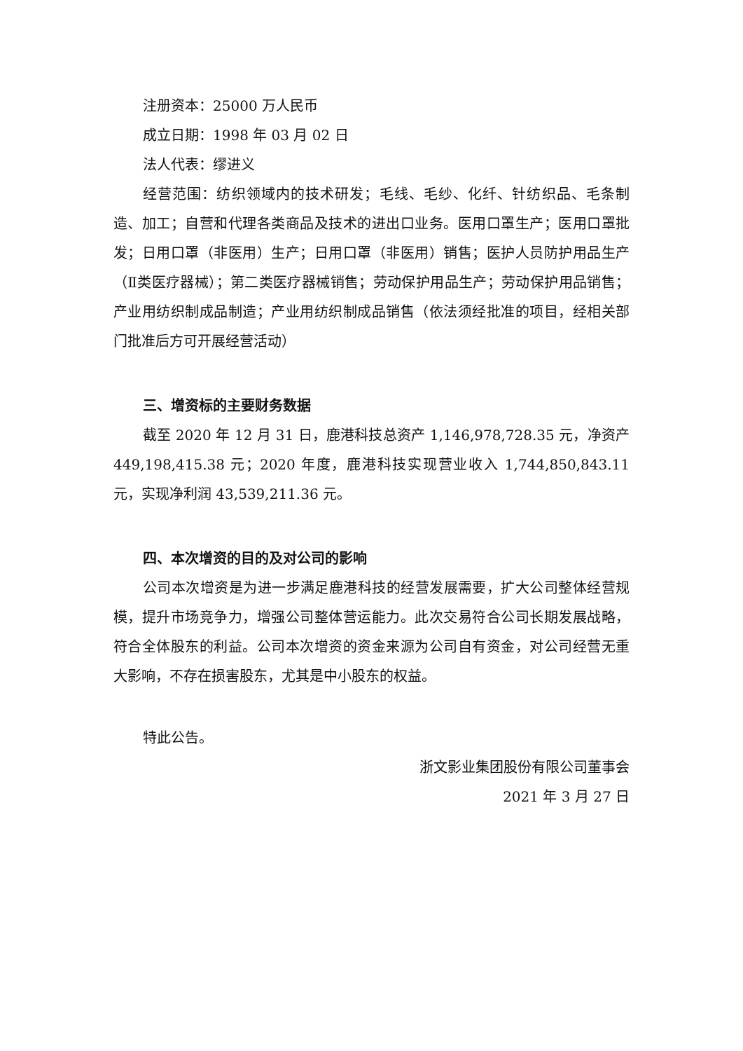注册资本：25000 万人民币
成立日期：1998 年 03 月 02 日
法人代表：缪进义
经营范围：纺织领域内的技术研发；毛线、毛纱、化纤、针纺织品、毛条制造、加工；自营和代理各类商品及技术的进出口业务。医用口罩生产；医用口罩批发；日用口罩（非医用）生产；日用口罩（非医用）销售；医护人员防护用品生产（Ⅱ类医疗器械）；第二类医疗器械销售；劳动保护用品生产；劳动保护用品销售；产业用纺织制成品制造；产业用纺织制成品销售（依法须经批准的项目，经相关部门批准后方可开展经营活动）
三、增资标的主要财务数据
截至 2020 年 12 月 31 日，鹿港科技总资产 1,146,978,728.35 元，净资产449,198,415.38 元；2020 年度，鹿港科技实现营业收入 1,744,850,843.11 元，实现净利润 43,539,211.36 元。
四、本次增资的目的及对公司的影响
公司本次增资是为进一步满足鹿港科技的经营发展需要，扩大公司整体经营规模，提升市场竞争力，增强公司整体营运能力。此次交易符合公司长期发展战略，符合全体股东的利益。公司本次增资的资金来源为公司自有资金，对公司经营无重大影响，不存在损害股东，尤其是中小股东的权益。
特此公告。
浙文影业集团股份有限公司董事会
2021 年 3 月 27 日